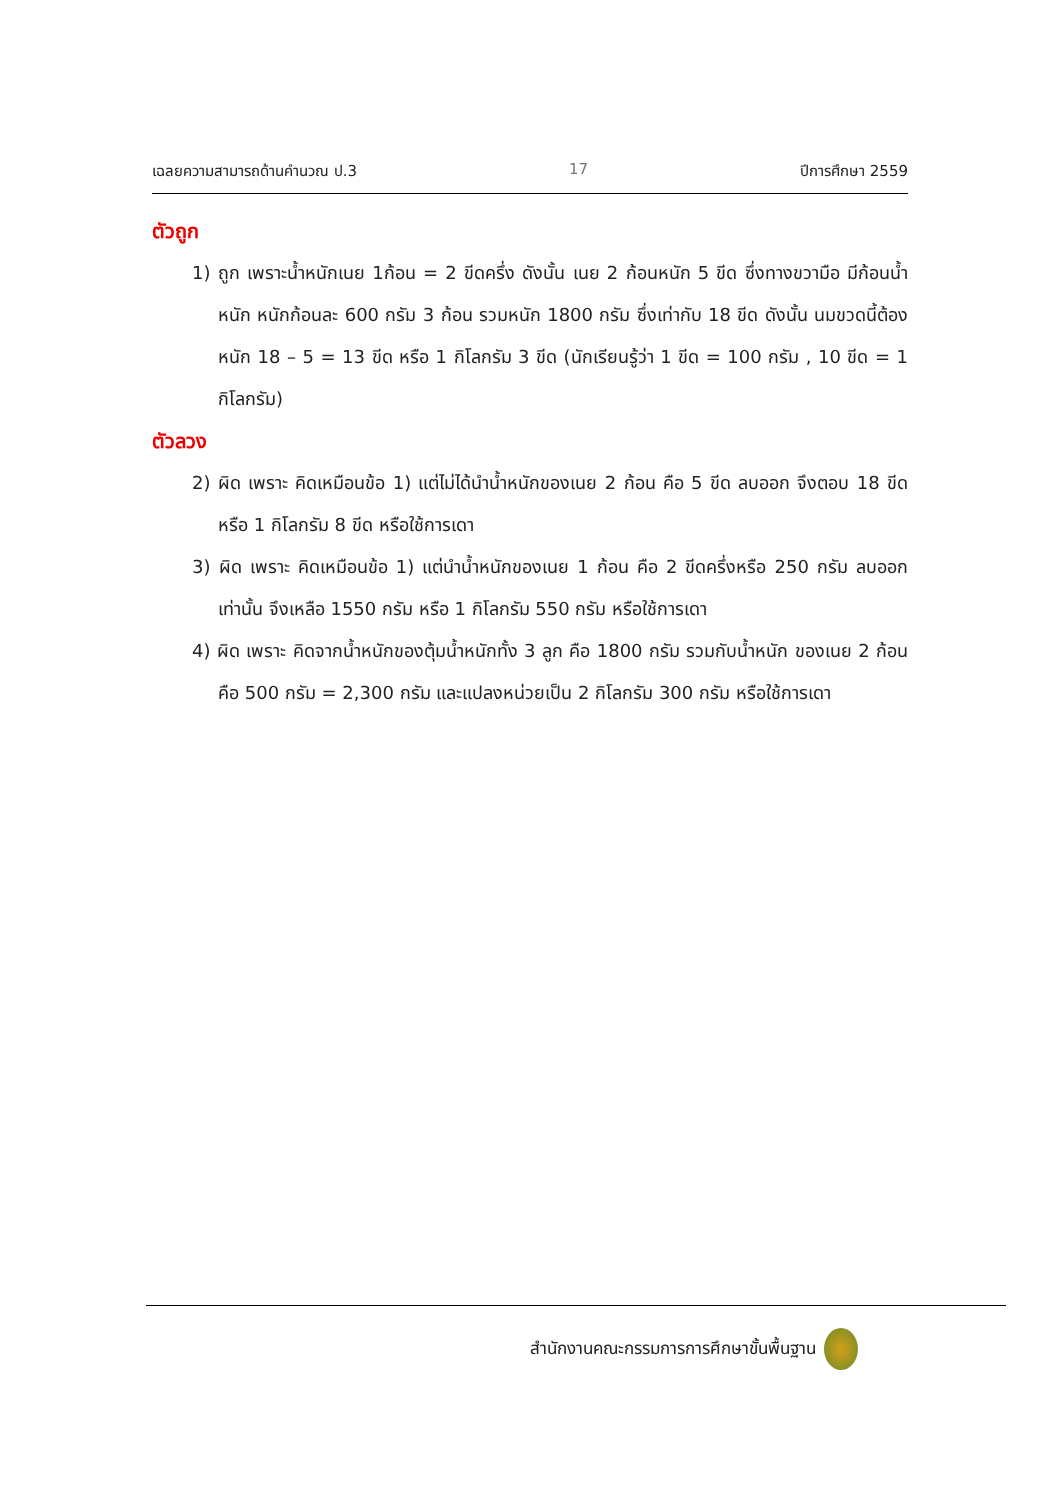เฉลยความสามารถด้านคำนวณ ป.3 17 ปีการศึกษา 2559
ตัวถูก
1) ถูก เพราะน้ำหนักเนย 1ก้อน = 2 ขีดครึ่ง ดังนั้น เนย 2 ก้อนหนัก 5 ขีด ซึ่งทางขวามือ มีก้อนน้ำหนัก หนักก้อนละ 600 กรัม 3 ก้อน รวมหนัก 1800 กรัม ซึ่งเท่ากับ 18 ขีด ดังนั้น นมขวดนี้ต้องหนัก 18 – 5 = 13 ขีด หรือ 1 กิโลกรัม 3 ขีด (นักเรียนรู้ว่า 1 ขีด = 100 กรัม , 10 ขีด = 1 กิโลกรัม)
ตัวลวง
2) ผิด เพราะ คิดเหมือนข้อ 1) แต่ไม่ได้นำน้ำหนักของเนย 2 ก้อน คือ 5 ขีด ลบออก จึงตอบ 18 ขีด หรือ 1 กิโลกรัม 8 ขีด หรือใช้การเดา
3) ผิด เพราะ คิดเหมือนข้อ 1) แต่นำน้ำหนักของเนย 1 ก้อน คือ 2 ขีดครึ่งหรือ 250 กรัม ลบออกเท่านั้น จึงเหลือ 1550 กรัม หรือ 1 กิโลกรัม 550 กรัม หรือใช้การเดา
4) ผิด เพราะ คิดจากน้ำหนักของตุ้มน้ำหนักทั้ง 3 ลูก คือ 1800 กรัม รวมกับน้ำหนัก ของเนย 2 ก้อน คือ 500 กรัม = 2,300 กรัม และแปลงหน่วยเป็น 2 กิโลกรัม 300 กรัม หรือใช้การเดา
สำนักงานคณะกรรมการการศึกษาขั้นพื้นฐาน